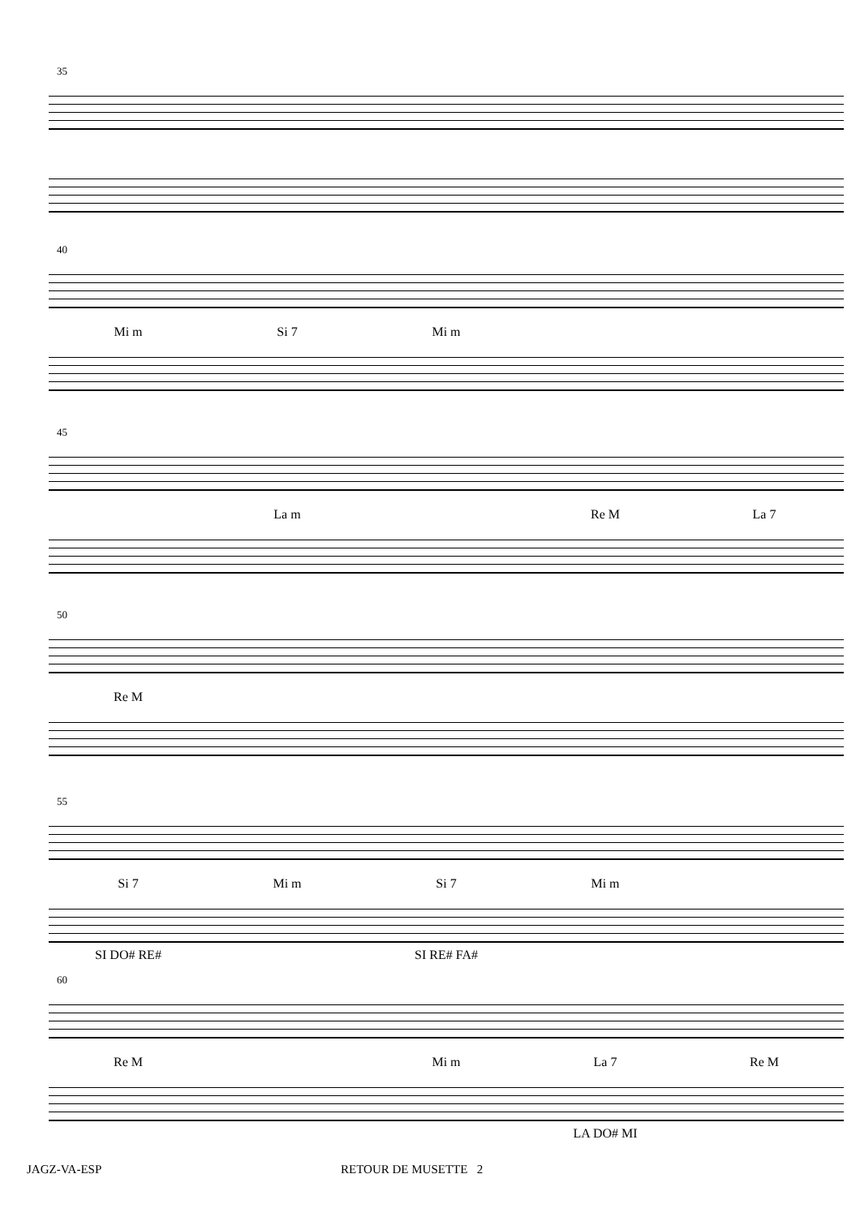35
40
Mi m Si 7 Mi m
45
La m Re M La 7
50
Re M
55
Si 7 Mi m Si 7 Mi m
SI DO# RE# SI RE# FA#
60
Re M Mi m La 7 Re M
LA DO# MI
JAGZ-VA-ESP RETOUR DE MUSETTE 2